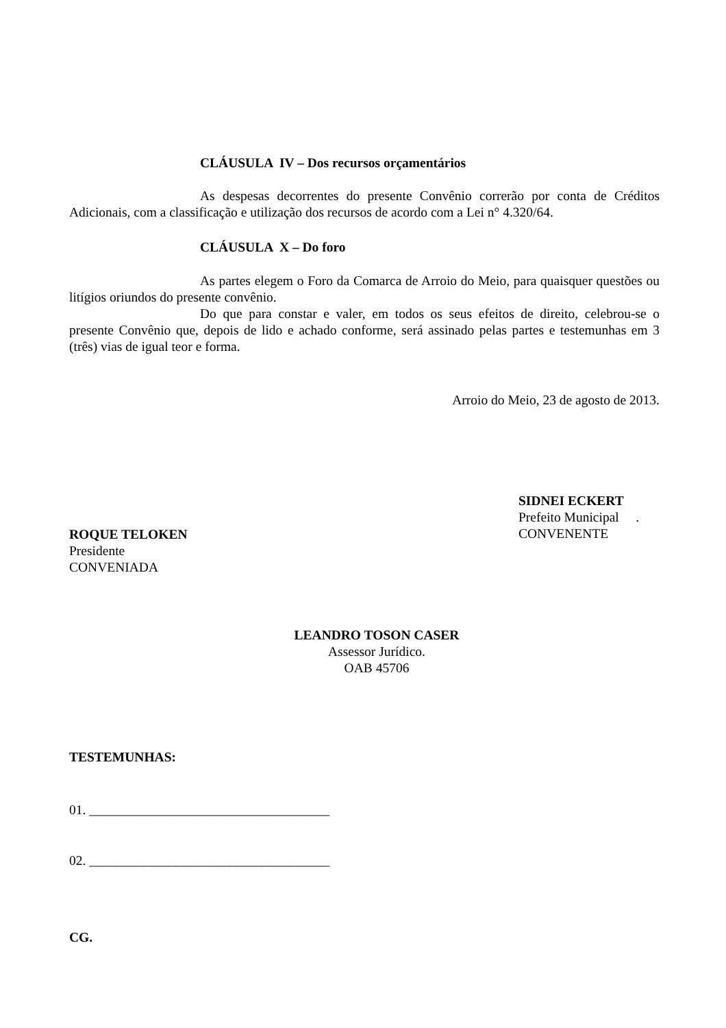CLÁUSULA IV – Dos recursos orçamentários
As despesas decorrentes do presente Convênio correrão por conta de Créditos Adicionais, com a classificação e utilização dos recursos de acordo com a Lei n° 4.320/64.
CLÁUSULA X – Do foro
As partes elegem o Foro da Comarca de Arroio do Meio, para quaisquer questões ou litígios oriundos do presente convênio.
Do que para constar e valer, em todos os seus efeitos de direito, celebrou-se o presente Convênio que, depois de lido e achado conforme, será assinado pelas partes e testemunhas em 3 (três) vias de igual teor e forma.
Arroio do Meio, 23 de agosto de 2013.
SIDNEI ECKERT
Prefeito Municipal .
CONVENENTE
ROQUE TELOKEN
Presidente
CONVENIADA
LEANDRO TOSON CASER
Assessor Jurídico.
OAB 45706
TESTEMUNHAS:
01. ____________________________________
02. ____________________________________
CG.